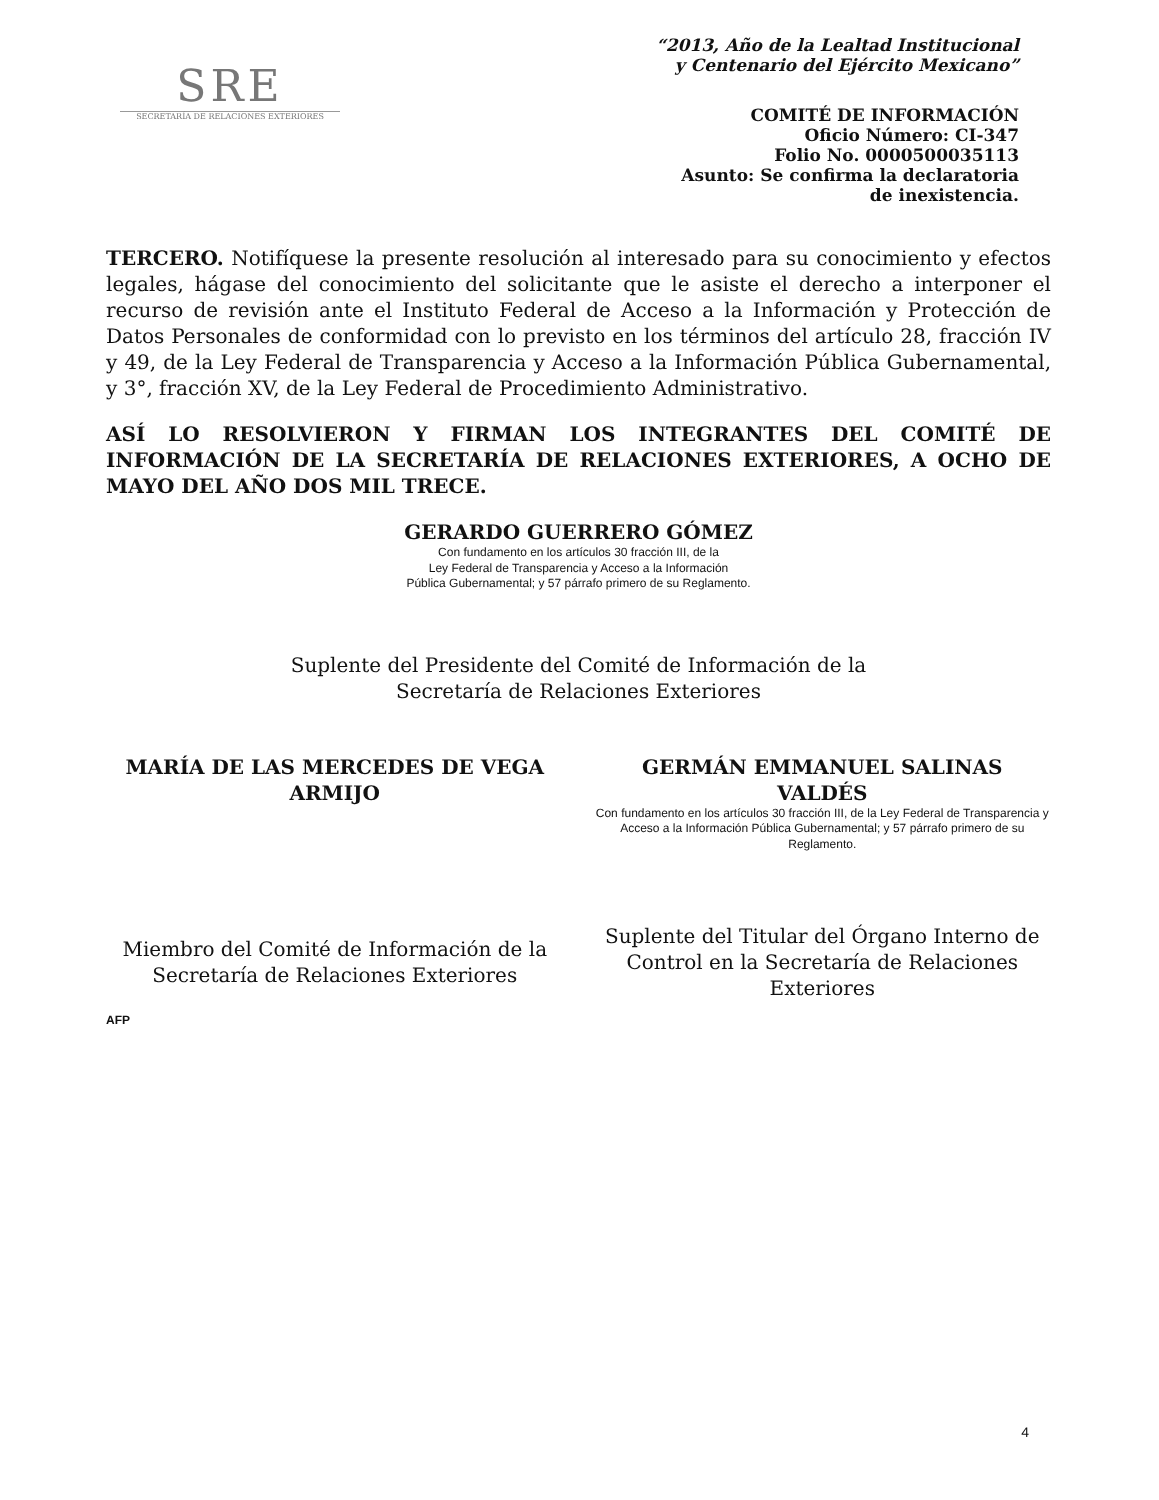SRE
SECRETARÍA DE RELACIONES EXTERIORES
“2013, Año de la Lealtad Institucional
y Centenario del Ejército Mexicano”
COMITÉ DE INFORMACIÓN
Oficio Número: CI-347
Folio No. 0000500035113
Asunto: Se confirma la declaratoria
de inexistencia.
TERCERO. Notifíquese la presente resolución al interesado para su conocimiento y efectos legales, hágase del conocimiento del solicitante que le asiste el derecho a interponer el recurso de revisión ante el Instituto Federal de Acceso a la Información y Protección de Datos Personales de conformidad con lo previsto en los términos del artículo 28, fracción IV y 49, de la Ley Federal de Transparencia y Acceso a la Información Pública Gubernamental, y 3°, fracción XV, de la Ley Federal de Procedimiento Administrativo.
ASÍ LO RESOLVIERON Y FIRMAN LOS INTEGRANTES DEL COMITÉ DE INFORMACIÓN DE LA SECRETARÍA DE RELACIONES EXTERIORES, A OCHO DE MAYO DEL AÑO DOS MIL TRECE.
GERARDO GUERRERO GÓMEZ
Con fundamento en los artículos 30 fracción III, de la
Ley Federal de Transparencia y Acceso a la Información
Pública Gubernamental; y 57 párrafo primero de su Reglamento.
Suplente del Presidente del Comité de Información de la
Secretaría de Relaciones Exteriores
MARÍA DE LAS MERCEDES DE VEGA ARMIJO
Miembro del Comité de Información de la Secretaría de Relaciones Exteriores
GERMÁN EMMANUEL SALINAS VALDÉS
Con fundamento en los artículos 30 fracción III, de la Ley Federal de Transparencia y Acceso a la Información Pública Gubernamental; y 57 párrafo primero de su Reglamento.
Suplente del Titular del Órgano Interno de Control en la Secretaría de Relaciones Exteriores
AFP
4